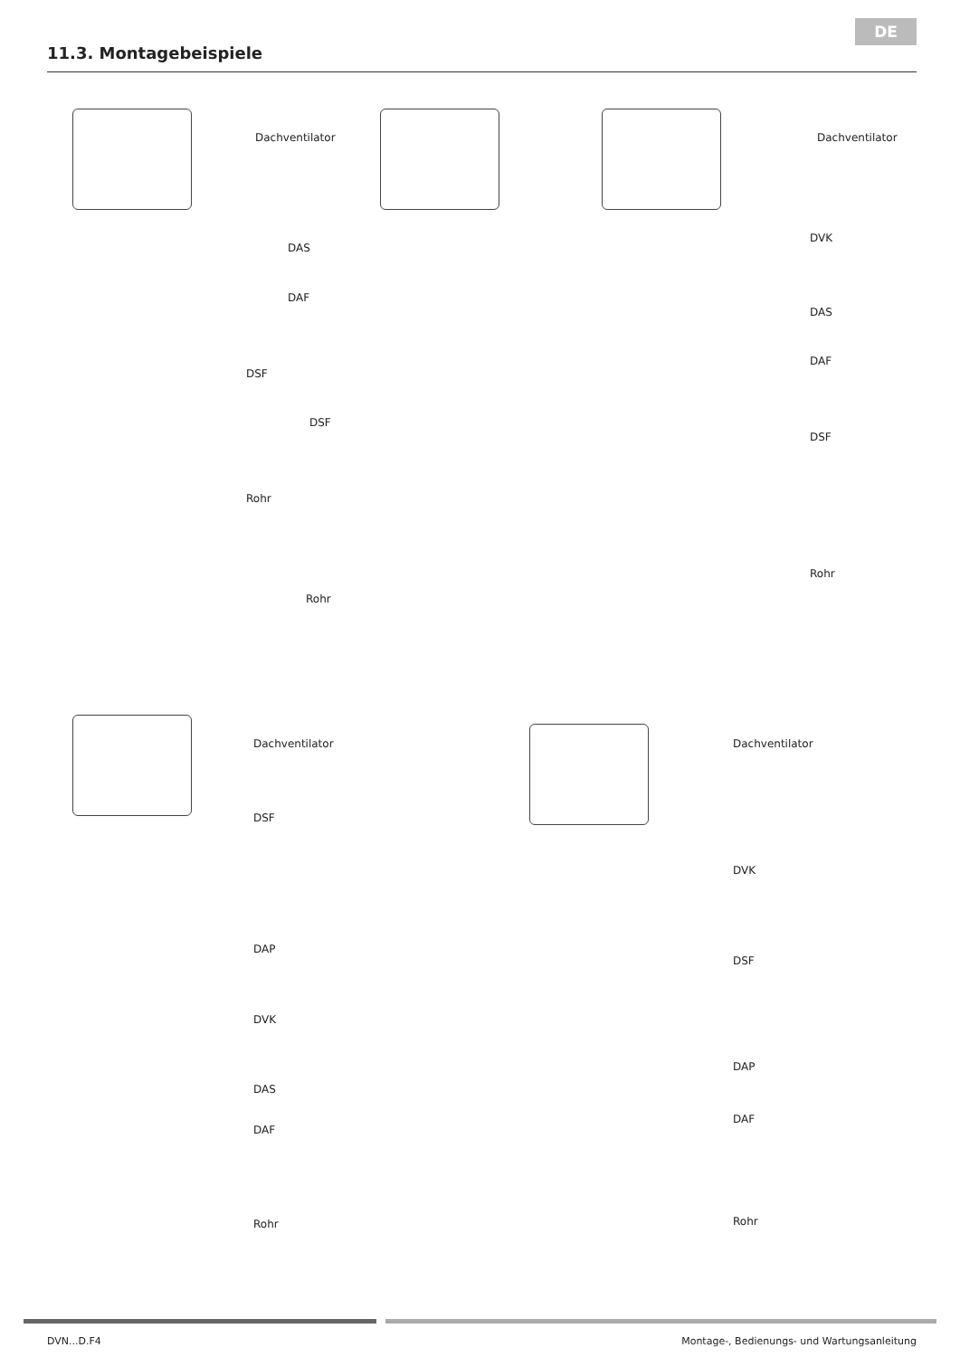DE
11.3. Montagebeispiele
Dachventilator
DAS
DAF
DSF
Rohr
DSF
Rohr
Dachventilator
DVK
DAS
DAF
DSF
Rohr
Dachventilator
DSF
DAP
DVK
DAS
DAF
Rohr
Dachventilator
DVK
DSF
DAP
DAF
Rohr
DVN...D.F4 Montage-, Bedienungs- und Wartungsanleitung